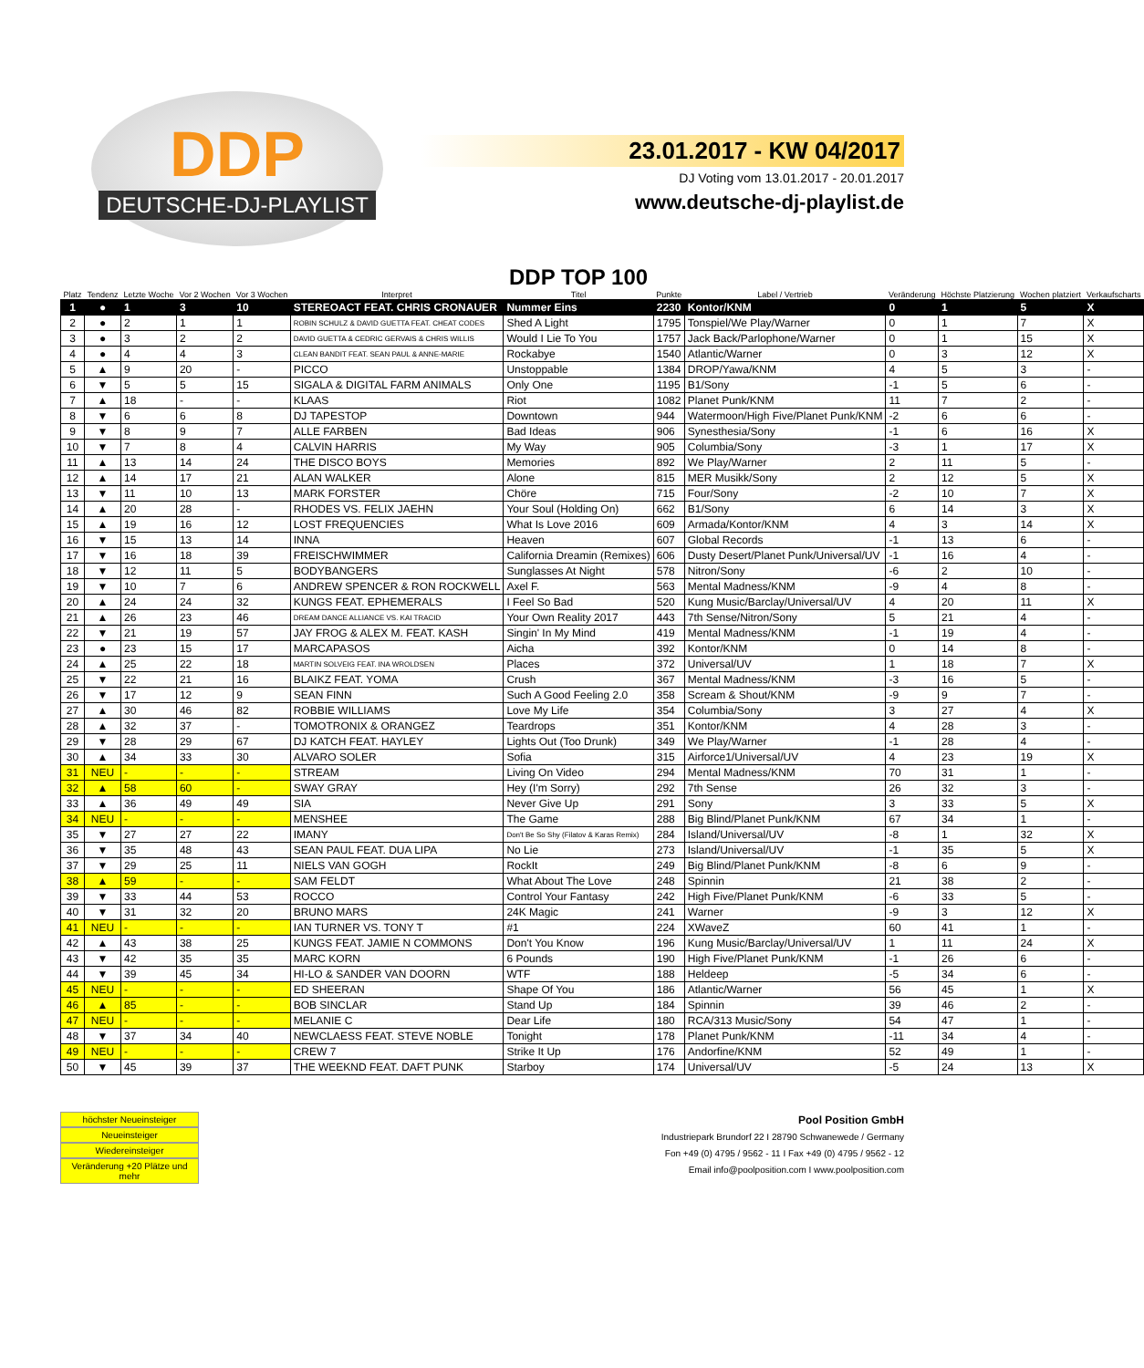DDP
DEUTSCHE-DJ-PLAYLIST
23.01.2017 - KW 04/2017
DJ Voting vom 13.01.2017 - 20.01.2017
www.deutsche-dj-playlist.de
| Platz | Tendenz | Letzte Woche | Vor 2 Wochen | Vor 3 Wochen | Interpret | DDP TOP 100 Titel | Punkte | Label / Vertrieb | Veränderung | Höchste Platzierung | Wochen platziert | Verkaufscharts |
| --- | --- | --- | --- | --- | --- | --- | --- | --- | --- | --- | --- | --- |
| 1 | ● | 1 | 3 | 10 | STEREOACT FEAT. CHRIS CRONAUER | Nummer Eins | 2230 | Kontor/KNM | 0 | 1 | 5 | X |
| 2 | ● | 2 | 1 | 1 | ROBIN SCHULZ & DAVID GUETTA FEAT. CHEAT CODES | Shed A Light | 1795 | Tonspiel/We Play/Warner | 0 | 1 | 7 | X |
| 3 | ● | 3 | 2 | 2 | DAVID GUETTA & CEDRIC GERVAIS & CHRIS WILLIS | Would I Lie To You | 1757 | Jack Back/Parlophone/Warner | 0 | 1 | 15 | X |
| 4 | ● | 4 | 4 | 3 | CLEAN BANDIT FEAT. SEAN PAUL & ANNE-MARIE | Rockabye | 1540 | Atlantic/Warner | 0 | 3 | 12 | X |
| 5 | ▲ | 9 | 20 | - | PICCO | Unstoppable | 1384 | DROP/Yawa/KNM | 4 | 5 | 3 | - |
| 6 | ▼ | 5 | 5 | 15 | SIGALA & DIGITAL FARM ANIMALS | Only One | 1195 | B1/Sony | -1 | 5 | 6 | - |
| 7 | ▲ | 18 | - | - | KLAAS | Riot | 1082 | Planet Punk/KNM | 11 | 7 | 2 | - |
| 8 | ▼ | 6 | 6 | 8 | DJ TAPESTOP | Downtown | 944 | Watermoon/High Five/Planet Punk/KNM | -2 | 6 | 6 | - |
| 9 | ▼ | 8 | 9 | 7 | ALLE FARBEN | Bad Ideas | 906 | Synesthesia/Sony | -1 | 6 | 16 | X |
| 10 | ▼ | 7 | 8 | 4 | CALVIN HARRIS | My Way | 905 | Columbia/Sony | -3 | 1 | 17 | X |
| 11 | ▲ | 13 | 14 | 24 | THE DISCO BOYS | Memories | 892 | We Play/Warner | 2 | 11 | 5 | - |
| 12 | ▲ | 14 | 17 | 21 | ALAN WALKER | Alone | 815 | MER Musikk/Sony | 2 | 12 | 5 | X |
| 13 | ▼ | 11 | 10 | 13 | MARK FORSTER | Chöre | 715 | Four/Sony | -2 | 10 | 7 | X |
| 14 | ▲ | 20 | 28 | - | RHODES VS. FELIX JAEHN | Your Soul (Holding On) | 662 | B1/Sony | 6 | 14 | 3 | X |
| 15 | ▲ | 19 | 16 | 12 | LOST FREQUENCIES | What Is Love 2016 | 609 | Armada/Kontor/KNM | 4 | 3 | 14 | X |
| 16 | ▼ | 15 | 13 | 14 | INNA | Heaven | 607 | Global Records | -1 | 13 | 6 | - |
| 17 | ▼ | 16 | 18 | 39 | FREISCHWIMMER | California Dreamin (Remixes) | 606 | Dusty Desert/Planet Punk/Universal/UV | -1 | 16 | 4 | - |
| 18 | ▼ | 12 | 11 | 5 | BODYBANGERS | Sunglasses At Night | 578 | Nitron/Sony | -6 | 2 | 10 | - |
| 19 | ▼ | 10 | 7 | 6 | ANDREW SPENCER & RON ROCKWELL | Axel F. | 563 | Mental Madness/KNM | -9 | 4 | 8 | - |
| 20 | ▲ | 24 | 24 | 32 | KUNGS FEAT. EPHEMERALS | I Feel So Bad | 520 | Kung Music/Barclay/Universal/UV | 4 | 20 | 11 | X |
| 21 | ▲ | 26 | 23 | 46 | DREAM DANCE ALLIANCE VS. KAI TRACID | Your Own Reality 2017 | 443 | 7th Sense/Nitron/Sony | 5 | 21 | 4 | - |
| 22 | ▼ | 21 | 19 | 57 | JAY FROG & ALEX M. FEAT. KASH | Singin' In My Mind | 419 | Mental Madness/KNM | -1 | 19 | 4 | - |
| 23 | ● | 23 | 15 | 17 | MARCAPASOS | Aicha | 392 | Kontor/KNM | 0 | 14 | 8 | - |
| 24 | ▲ | 25 | 22 | 18 | MARTIN SOLVEIG FEAT. INA WROLDSEN | Places | 372 | Universal/UV | 1 | 18 | 7 | X |
| 25 | ▼ | 22 | 21 | 16 | BLAIKZ FEAT. YOMA | Crush | 367 | Mental Madness/KNM | -3 | 16 | 5 | - |
| 26 | ▼ | 17 | 12 | 9 | SEAN FINN | Such A Good Feeling 2.0 | 358 | Scream & Shout/KNM | -9 | 9 | 7 | - |
| 27 | ▲ | 30 | 46 | 82 | ROBBIE WILLIAMS | Love My Life | 354 | Columbia/Sony | 3 | 27 | 4 | X |
| 28 | ▲ | 32 | 37 | - | TOMOTRONIX & ORANGEZ | Teardrops | 351 | Kontor/KNM | 4 | 28 | 3 | - |
| 29 | ▼ | 28 | 29 | 67 | DJ KATCH FEAT. HAYLEY | Lights Out (Too Drunk) | 349 | We Play/Warner | -1 | 28 | 4 | - |
| 30 | ▲ | 34 | 33 | 30 | ALVARO SOLER | Sofia | 315 | Airforce1/Universal/UV | 4 | 23 | 19 | X |
| 31 | NEU | - | - | - | STREAM | Living On Video | 294 | Mental Madness/KNM | 70 | 31 | 1 | - |
| 32 | ▲ | 58 | 60 | - | SWAY GRAY | Hey (I'm Sorry) | 292 | 7th Sense | 26 | 32 | 3 | - |
| 33 | ▲ | 36 | 49 | 49 | SIA | Never Give Up | 291 | Sony | 3 | 33 | 5 | X |
| 34 | NEU | - | - | - | MENSHEE | The Game | 288 | Big Blind/Planet Punk/KNM | 67 | 34 | 1 | - |
| 35 | ▼ | 27 | 27 | 22 | IMANY | Don't Be So Shy (Filatov & Karas Remix) | 284 | Island/Universal/UV | -8 | 1 | 32 | X |
| 36 | ▼ | 35 | 48 | 43 | SEAN PAUL FEAT. DUA LIPA | No Lie | 273 | Island/Universal/UV | -1 | 35 | 5 | X |
| 37 | ▼ | 29 | 25 | 11 | NIELS VAN GOGH | RockIt | 249 | Big Blind/Planet Punk/KNM | -8 | 6 | 9 | - |
| 38 | ▲ | 59 | - | - | SAM FELDT | What About The Love | 248 | Spinnin | 21 | 38 | 2 | - |
| 39 | ▼ | 33 | 44 | 53 | ROCCO | Control Your Fantasy | 242 | High Five/Planet Punk/KNM | -6 | 33 | 5 | - |
| 40 | ▼ | 31 | 32 | 20 | BRUNO MARS | 24K Magic | 241 | Warner | -9 | 3 | 12 | X |
| 41 | NEU | - | - | - | IAN TURNER VS. TONY T | #1 | 224 | XWaveZ | 60 | 41 | 1 | - |
| 42 | ▲ | 43 | 38 | 25 | KUNGS FEAT. JAMIE N COMMONS | Don't You Know | 196 | Kung Music/Barclay/Universal/UV | 1 | 11 | 24 | X |
| 43 | ▼ | 42 | 35 | 35 | MARC KORN | 6 Pounds | 190 | High Five/Planet Punk/KNM | -1 | 26 | 6 | - |
| 44 | ▼ | 39 | 45 | 34 | HI-LO & SANDER VAN DOORN | WTF | 188 | Heldeep | -5 | 34 | 6 | - |
| 45 | NEU | - | - | - | ED SHEERAN | Shape Of You | 186 | Atlantic/Warner | 56 | 45 | 1 | X |
| 46 | ▲ | 85 | - | - | BOB SINCLAR | Stand Up | 184 | Spinnin | 39 | 46 | 2 | - |
| 47 | NEU | - | - | - | MELANIE C | Dear Life | 180 | RCA/313 Music/Sony | 54 | 47 | 1 | - |
| 48 | ▼ | 37 | 34 | 40 | NEWCLAESS FEAT. STEVE NOBLE | Tonight | 178 | Planet Punk/KNM | -11 | 34 | 4 | - |
| 49 | NEU | - | - | - | CREW 7 | Strike It Up | 176 | Andorfine/KNM | 52 | 49 | 1 | - |
| 50 | ▼ | 45 | 39 | 37 | THE WEEKND FEAT. DAFT PUNK | Starboy | 174 | Universal/UV | -5 | 24 | 13 | X |
höchster Neueinsteiger
Neueinsteiger
Wiedereinsteiger
Veränderung +20 Plätze und mehr
Pool Position GmbH
Industriepark Brundorf 22 I 28790 Schwanewede / Germany
Fon +49 (0) 4795 / 9562 - 11 I Fax +49 (0) 4795 / 9562 - 12
Email info@poolposition.com I www.poolposition.com